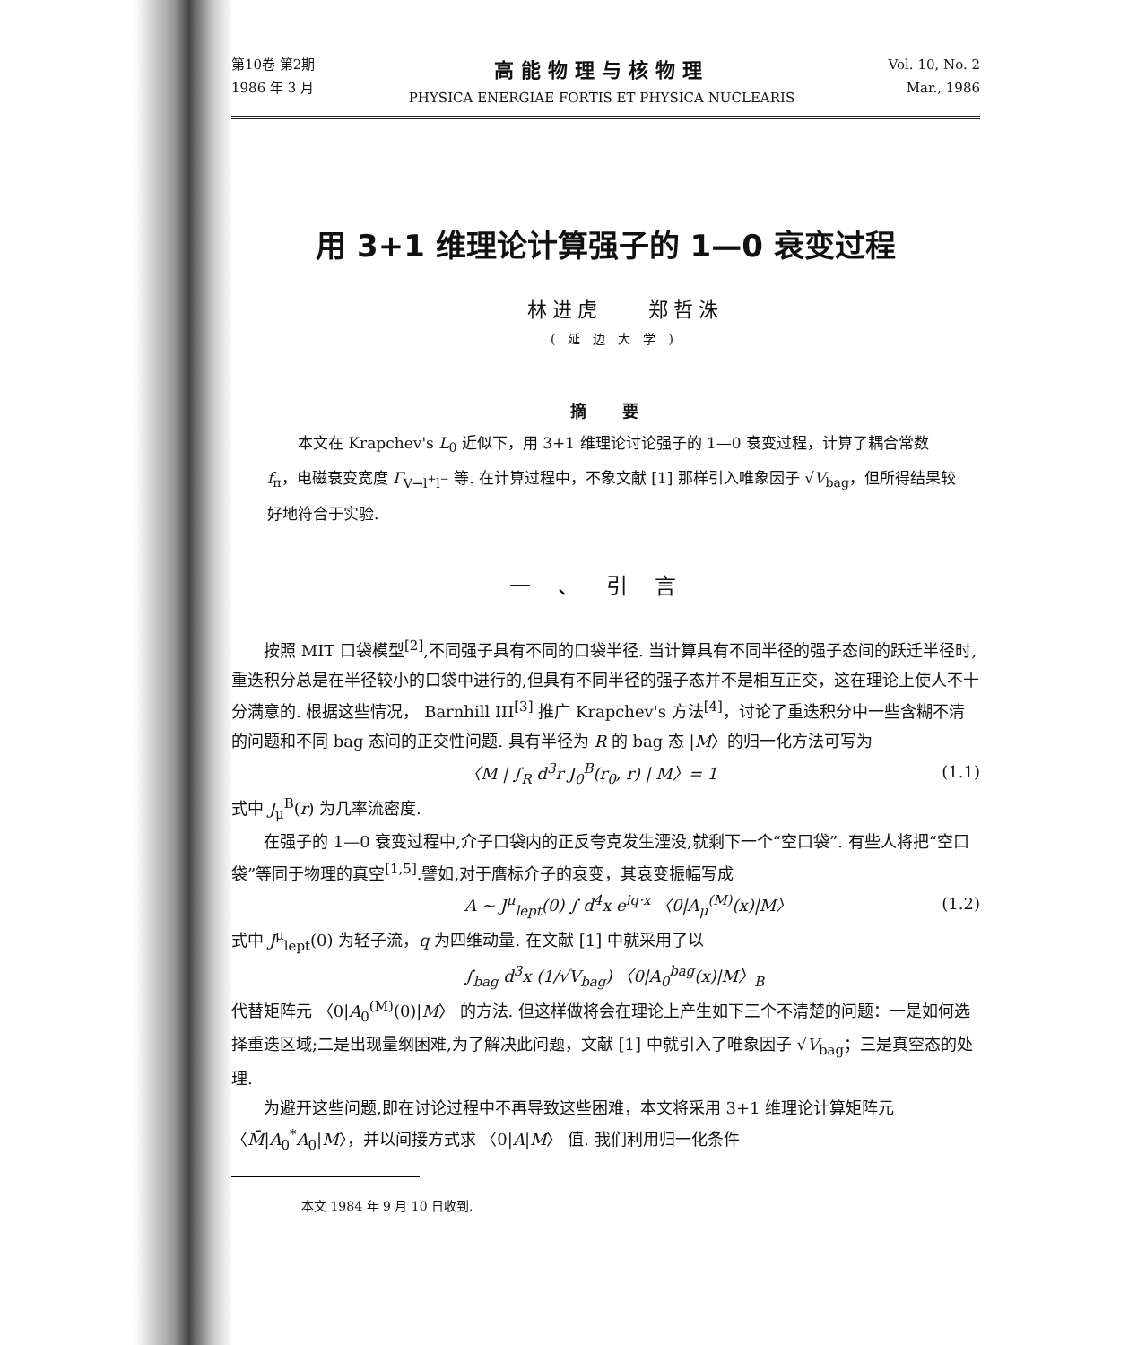第10卷 第2期
1986 年 3 月
高能物理与核物理
PHYSICA ENERGIAE FORTIS ET PHYSICA NUCLEARIS
Vol. 10, No. 2
Mar., 1986
用 3+1 维理论计算强子的 1—0 衰变过程
林进虎 郑哲洙
(延边大学)
摘要
本文在 Krapchev's L<sub>0</sub> 近似下，用 3+1 维理论讨论强子的 1—0 衰变过程，计算了耦合常数 f<sub>π</sub>，电磁衰变宽度 Γ<sub>V→l<sup>+</sup>l<sup>−</sup></sub> 等. 在计算过程中，不象文献 [1] 那样引入唯象因子 √V<sub>bag</sub>，但所得结果较好地符合于实验.
一、引言
按照 MIT 口袋模型<sup>[2]</sup>,不同强子具有不同的口袋半径. 当计算具有不同半径的强子态间的跃迁半径时,重迭积分总是在半径较小的口袋中进行的,但具有不同半径的强子态并不是相互正交，这在理论上使人不十分满意的. 根据这些情况， Barnhill III<sup>[3]</sup> 推广 Krapchev's 方法<sup>[4]</sup>，讨论了重迭积分中一些含糊不清的问题和不同 bag 态间的正交性问题. 具有半径为 R 的 bag 态 |M〉的归一化方法可写为
〈M | ∫<sub>R</sub> d<sup>3</sup>r J<sub>0</sub><sup>B</sup>(r<sub>0</sub>, r) | M〉= 1 (1.1)
式中 J<sub>μ</sub><sup>B</sup>(r) 为几率流密度.
在强子的 1—0 衰变过程中,介子口袋内的正反夸克发生湮没,就剩下一个“空口袋”. 有些人将把“空口袋”等同于物理的真空<sup>[1,5]</sup>.譬如,对于膺标介子的衰变，其衰变振幅写成
A ~ J<sup>μ</sup><sub>lept</sub>(0) ∫ d<sup>4</sup>x e<sup>iq·x</sup> 〈0|A<sub>μ</sub><sup>(M)</sup>(x)|M〉 (1.2)
式中 J<sup>μ</sup><sub>lept</sub>(0) 为轻子流，q 为四维动量. 在文献 [1] 中就采用了以
∫<sub>bag</sub> d<sup>3</sup>x (1/√V<sub>bag</sub>) 〈0|A<sub>0</sub><sup>bag</sup>(x)|M〉<sub>B</sub>
代替矩阵元 〈0|A<sub>0</sub><sup>(M)</sup>(0)|M〉 的方法. 但这样做将会在理论上产生如下三个不清楚的问题：一是如何选择重迭区域;二是出现量纲困难,为了解决此问题，文献 [1] 中就引入了唯象因子 √V<sub>bag</sub>；三是真空态的处理.
为避开这些问题,即在讨论过程中不再导致这些困难，本文将采用 3+1 维理论计算矩阵元 〈M̄|A<sub>0</sub><sup>*</sup>A<sub>0</sub>|M〉，并以间接方式求 〈0|A|M〉 值. 我们利用归一化条件
本文 1984 年 9 月 10 日收到.